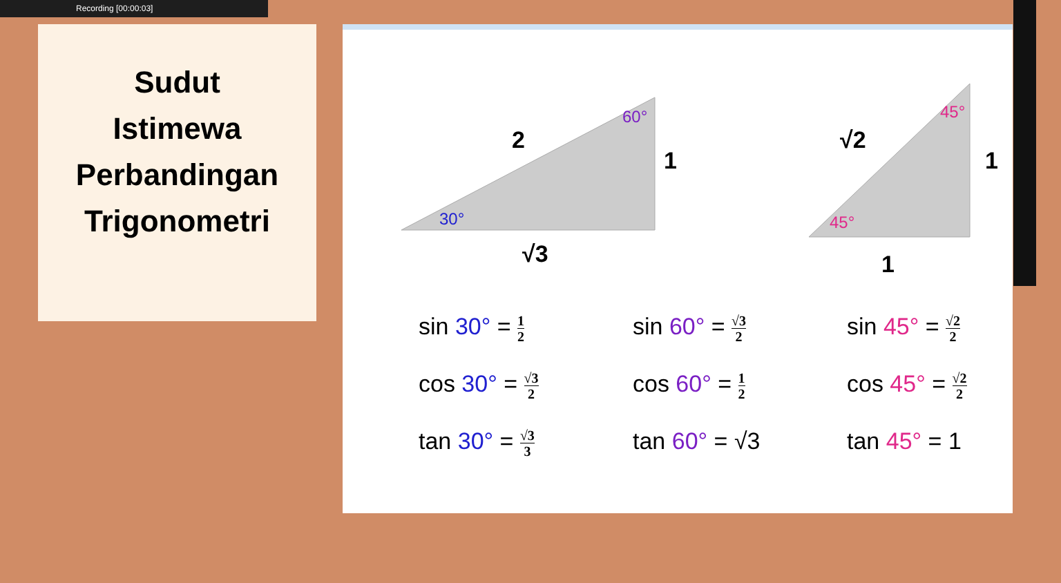Recording [00:00:03]
Sudut
Istimewa
Perbandingan
Trigonometri
2
1
√3
60°
30°
√2
1
1
45°
45°
sin 30° = 1 2
sin 60° = √3 2
sin 45° = √2 2
cos 30° = √3 2
cos 60° = 1 2
cos 45° = √2 2
tan 30° = √3 3
tan 60° = √3
tan 45° = 1